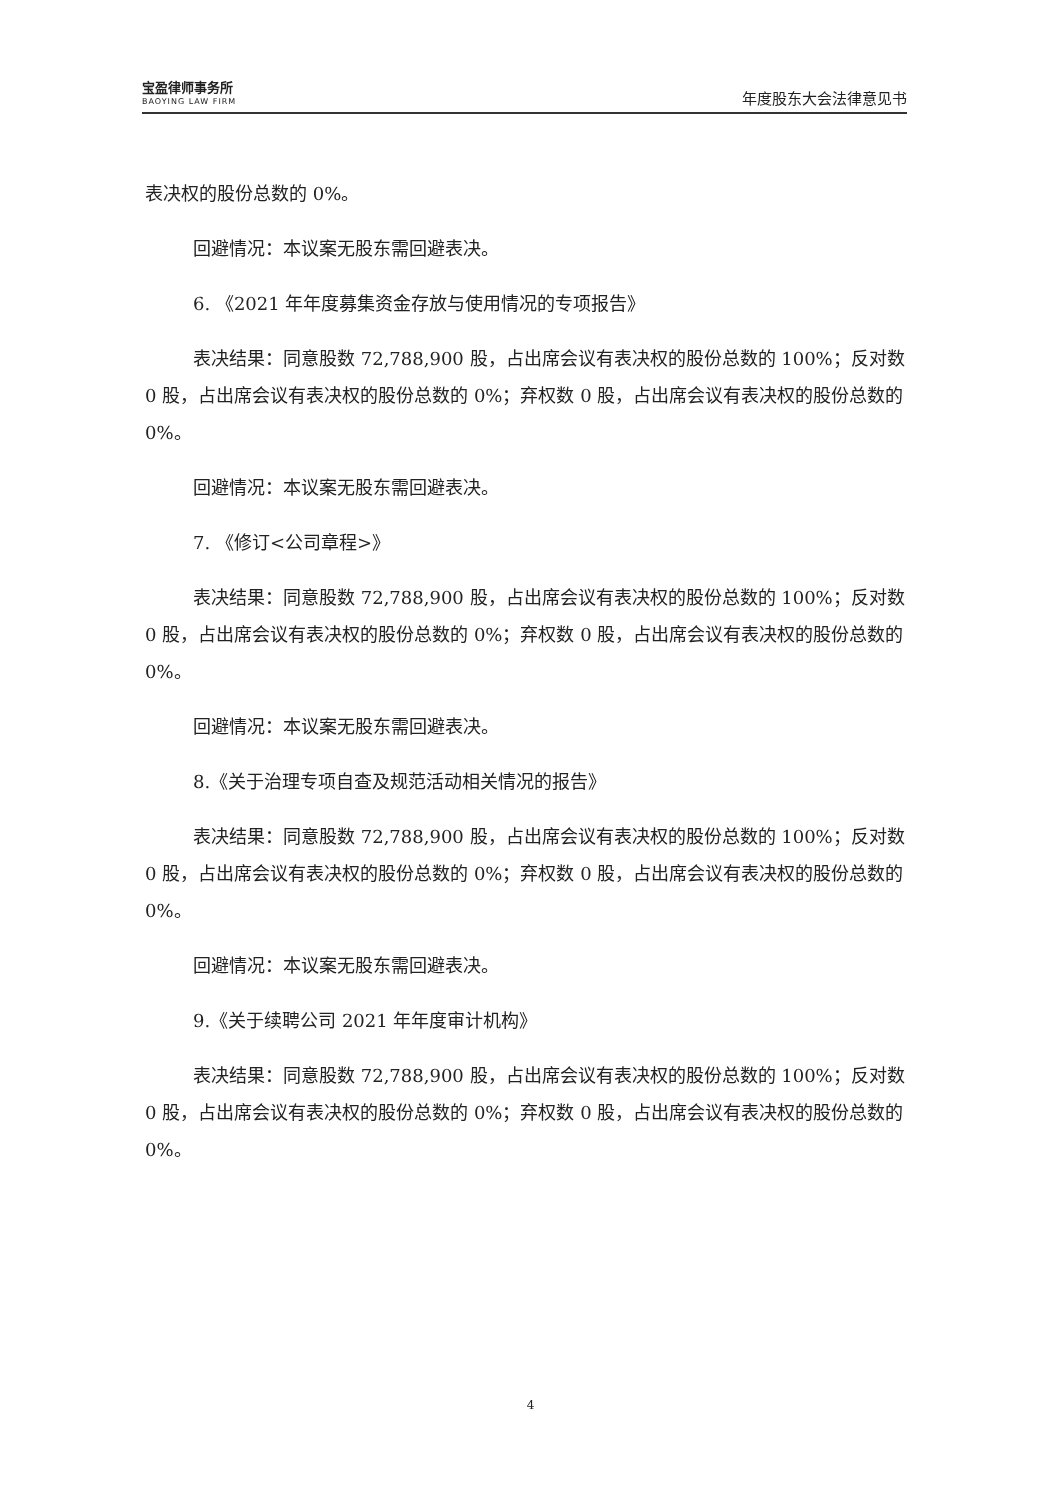宝盈律师事务所
BAOYING LAW FIRM
年度股东大会法律意见书
表决权的股份总数的 0%。
回避情况：本议案无股东需回避表决。
6. 《2021 年年度募集资金存放与使用情况的专项报告》
表决结果：同意股数 72,788,900 股，占出席会议有表决权的股份总数的 100%；反对数 0 股，占出席会议有表决权的股份总数的 0%；弃权数 0 股，占出席会议有表决权的股份总数的 0%。
回避情况：本议案无股东需回避表决。
7. 《修订<公司章程>》
表决结果：同意股数 72,788,900 股，占出席会议有表决权的股份总数的 100%；反对数 0 股，占出席会议有表决权的股份总数的 0%；弃权数 0 股，占出席会议有表决权的股份总数的 0%。
回避情况：本议案无股东需回避表决。
8.《关于治理专项自查及规范活动相关情况的报告》
表决结果：同意股数 72,788,900 股，占出席会议有表决权的股份总数的 100%；反对数 0 股，占出席会议有表决权的股份总数的 0%；弃权数 0 股，占出席会议有表决权的股份总数的 0%。
回避情况：本议案无股东需回避表决。
9.《关于续聘公司 2021 年年度审计机构》
表决结果：同意股数 72,788,900 股，占出席会议有表决权的股份总数的 100%；反对数 0 股，占出席会议有表决权的股份总数的 0%；弃权数 0 股，占出席会议有表决权的股份总数的 0%。
4